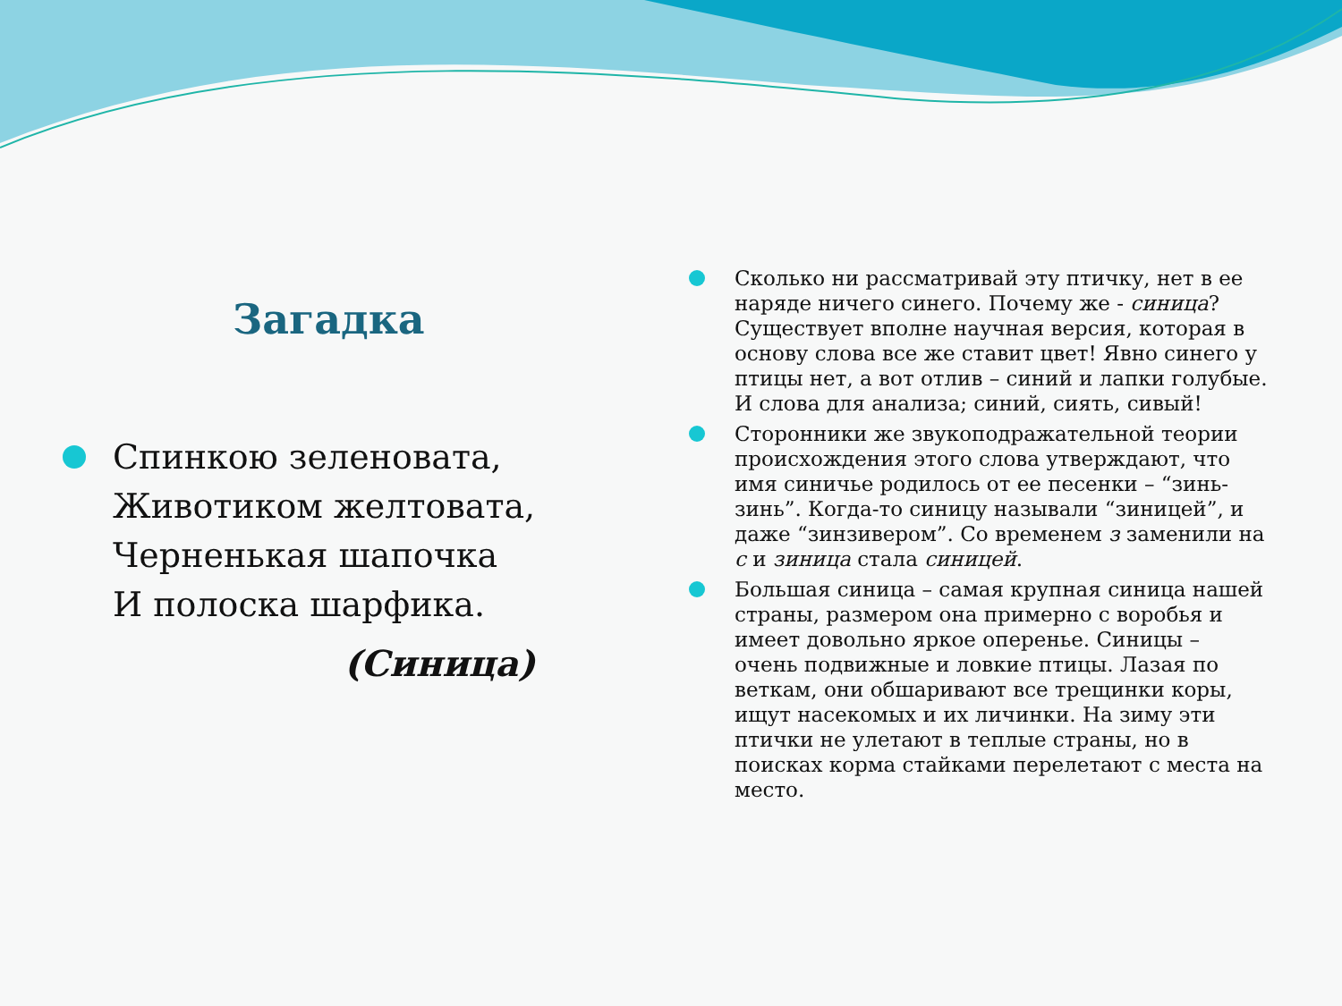Загадка
Спинкою зеленовата,
Животиком желтовата,
Черненькая шапочка
И полоска шарфика.
(Синица)
Сколько ни рассматривай эту птичку, нет в ее наряде ничего синего. Почему же - синица? Существует вполне научная версия, которая в основу слова все же ставит цвет! Явно синего у птицы нет, а вот отлив – синий и лапки голубые. И слова для анализа; синий, сиять, сивый!
Сторонники же звукоподражательной теории происхождения этого слова утверждают, что имя синичье родилось от ее песенки – “зинь-зинь”. Когда-то синицу называли “зиницей”, и даже “зинзивером”. Со временем з заменили на с и зиница стала синицей.
Большая синица – самая крупная синица нашей страны, размером она примерно с воробья и имеет довольно яркое оперенье. Синицы – очень подвижные и ловкие птицы. Лазая по веткам, они обшаривают все трещинки коры, ищут насекомых и их личинки. На зиму эти птички не улетают в теплые страны, но в поисках корма стайками перелетают с места на место.